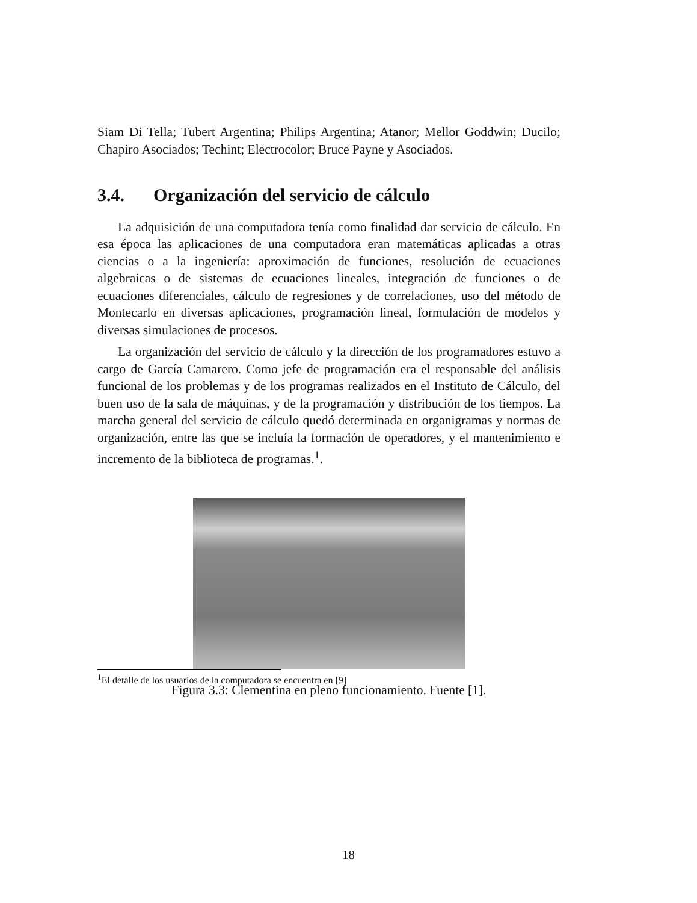Siam Di Tella; Tubert Argentina; Philips Argentina; Atanor; Mellor Goddwin; Ducilo; Chapiro Asociados; Techint; Electrocolor; Bruce Payne y Asociados.
3.4. Organización del servicio de cálculo
La adquisición de una computadora tenía como finalidad dar servicio de cálculo. En esa época las aplicaciones de una computadora eran matemáticas aplicadas a otras ciencias o a la ingeniería: aproximación de funciones, resolución de ecuaciones algebraicas o de sistemas de ecuaciones lineales, integración de funciones o de ecuaciones diferenciales, cálculo de regresiones y de correlaciones, uso del método de Montecarlo en diversas aplicaciones, programación lineal, formulación de modelos y diversas simulaciones de procesos.
La organización del servicio de cálculo y la dirección de los programadores estuvo a cargo de García Camarero. Como jefe de programación era el responsable del análisis funcional de los problemas y de los programas realizados en el Instituto de Cálculo, del buen uso de la sala de máquinas, y de la programación y distribución de los tiempos. La marcha general del servicio de cálculo quedó determinada en organigramas y normas de organización, entre las que se incluía la formación de operadores, y el mantenimiento e incremento de la biblioteca de programas.<sup>1</sup>.
Figura 3.3: Clementina en pleno funcionamiento. Fuente [1].
<sup>1</sup> El detalle de los usuarios de la computadora se encuentra en [9]
18